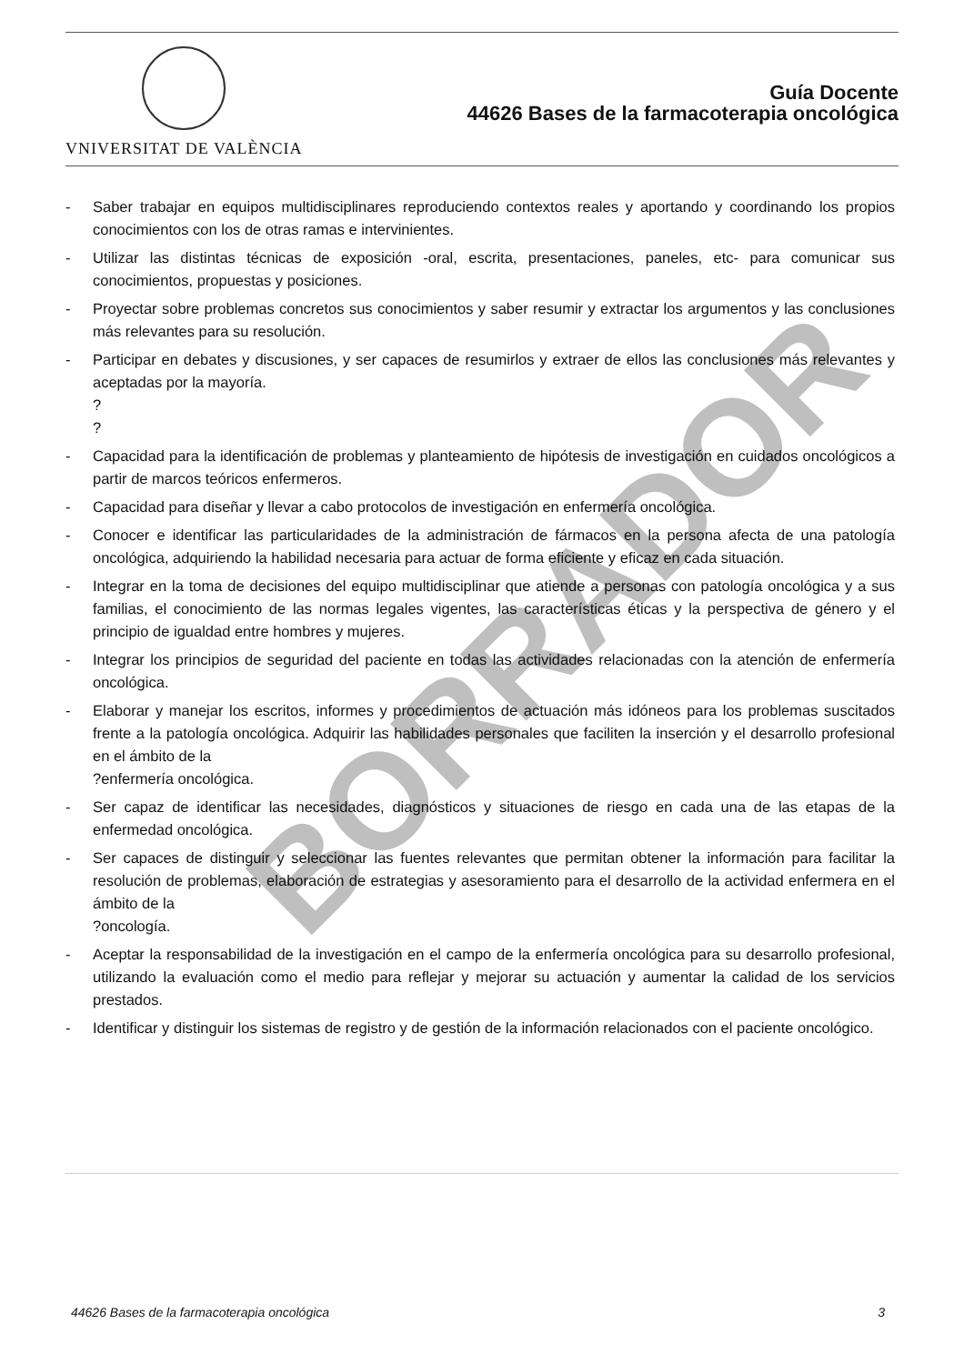VNIVERSITAT DE VALÈNCIA
Guía Docente
44626 Bases de la farmacoterapia oncológica
- Saber trabajar en equipos multidisciplinares reproduciendo contextos reales y aportando y coordinando los propios conocimientos con los de otras ramas e intervinientes.
- Utilizar las distintas técnicas de exposición -oral, escrita, presentaciones, paneles, etc- para comunicar sus conocimientos, propuestas y posiciones.
- Proyectar sobre problemas concretos sus conocimientos y saber resumir y extractar los argumentos y las conclusiones más relevantes para su resolución.
- Participar en debates y discusiones, y ser capaces de resumirlos y extraer de ellos las conclusiones más relevantes y aceptadas por la mayoría.
?
?
- Capacidad para la identificación de problemas y planteamiento de hipótesis de investigación en cuidados oncológicos a partir de marcos teóricos enfermeros.
- Capacidad para diseñar y llevar a cabo protocolos de investigación en enfermería oncológica.
- Conocer e identificar las particularidades de la administración de fármacos en la persona afecta de una patología oncológica, adquiriendo la habilidad necesaria para actuar de forma eficiente y eficaz en cada situación.
- Integrar en la toma de decisiones del equipo multidisciplinar que atiende a personas con patología oncológica y a sus familias, el conocimiento de las normas legales vigentes, las características éticas y la perspectiva de género y el principio de igualdad entre hombres y mujeres.
- Integrar los principios de seguridad del paciente en todas las actividades relacionadas con la atención de enfermería oncológica.
- Elaborar y manejar los escritos, informes y procedimientos de actuación más idóneos para los problemas suscitados frente a la patología oncológica. Adquirir las habilidades personales que faciliten la inserción y el desarrollo profesional en el ámbito de la
?enfermería oncológica.
- Ser capaz de identificar las necesidades, diagnósticos y situaciones de riesgo en cada una de las etapas de la enfermedad oncológica.
- Ser capaces de distinguir y seleccionar las fuentes relevantes que permitan obtener la información para facilitar la resolución de problemas, elaboración de estrategias y asesoramiento para el desarrollo de la actividad enfermera en el ámbito de la
?oncología.
- Aceptar la responsabilidad de la investigación en el campo de la enfermería oncológica para su desarrollo profesional, utilizando la evaluación como el medio para reflejar y mejorar su actuación y aumentar la calidad de los servicios prestados.
- Identificar y distinguir los sistemas de registro y de gestión de la información relacionados con el paciente oncológico.
BORRADOR
44626 Bases de la farmacoterapia oncológica 3